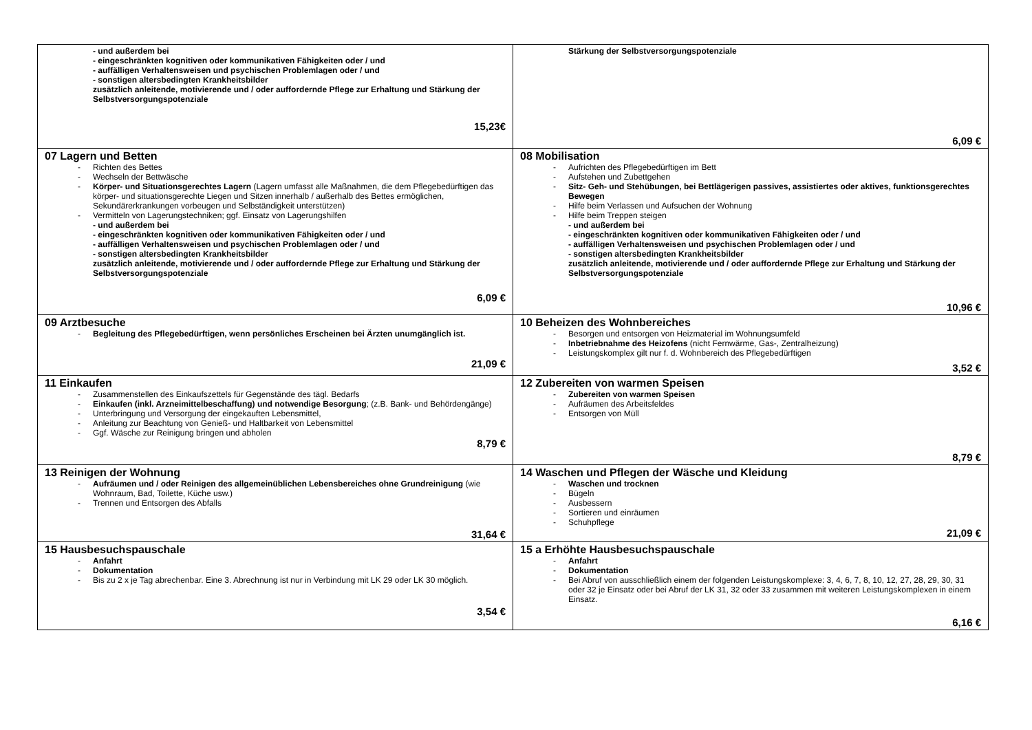| - und außerdem bei - eingeschränkten kognitiven oder kommunikativen Fähigkeiten oder / und - auffälligen Verhaltensweisen und psychischen Problemlagen oder / und - sonstigen altersbedingten Krankheitsbilder zusätzlich anleitende, motivierende und / oder auffordernde Pflege zur Erhaltung und Stärkung der Selbstversorgungspotenziale 15,23€ | Stärkung der Selbstversorgungspotenziale 6,09 € |
| 07 Lagern und Betten - Richten des Bettes - Wechseln der Bettwäsche - Körper- und Situationsgerechtes Lagern (Lagern umfasst alle Maßnahmen, die dem Pflegebedürftigen das körper- und situationsgerechte Liegen und Sitzen innerhalb / außerhalb des Bettes ermöglichen, Sekundärerkrankungen vorbeugen und Selbständigkeit unterstützen) - Vermitteln von Lagerungstechniken; ggf. Einsatz von Lagerungshilfen - und außerdem bei - eingeschränkten kognitiven oder kommunikativen Fähigkeiten oder / und - auffälligen Verhaltensweisen und psychischen Problemlagen oder / und - sonstigen altersbedingten Krankheitsbilder zusätzlich anleitende, motivierende und / oder auffordernde Pflege zur Erhaltung und Stärkung der Selbstversorgungspotenziale 6,09 € | 08 Mobilisation - Aufrichten des Pflegebedürftigen im Bett - Aufstehen und Zubettgehen - Sitz- Geh- und Stehübungen, bei Bettlägerigen passives, assistiertes oder aktives, funktionsgerechtes Bewegen - Hilfe beim Verlassen und Aufsuchen der Wohnung - Hilfe beim Treppen steigen - und außerdem bei - eingeschränkten kognitiven oder kommunikativen Fähigkeiten oder / und - auffälligen Verhaltensweisen und psychischen Problemlagen oder / und - sonstigen altersbedingten Krankheitsbilder zusätzlich anleitende, motivierende und / oder auffordernde Pflege zur Erhaltung und Stärkung der Selbstversorgungspotenziale 10,96 € |
| 09 Arztbesuche - Begleitung des Pflegebedürftigen, wenn persönliches Erscheinen bei Ärzten unumgänglich ist. 21,09 € | 10 Beheizen des Wohnbereiches - Besorgen und entsorgen von Heizmaterial im Wohnungsumfeld - Inbetriebnahme des Heizofens (nicht Fernwärme, Gas-, Zentralheizung) - Leistungskomplex gilt nur f. d. Wohnbereich des Pflegebedürftigen 3,52 € |
| 11 Einkaufen - Zusammenstellen des Einkaufszettels für Gegenstände des tägl. Bedarfs - Einkaufen (inkl. Arzneimittelbeschaffung) und notwendige Besorgung ; (z.B. Bank- und Behördengänge) - Unterbringung und Versorgung der eingekauften Lebensmittel, - Anleitung zur Beachtung von Genieß- und Haltbarkeit von Lebensmittel - Ggf. Wäsche zur Reinigung bringen und abholen 8,79 € | 12 Zubereiten von warmen Speisen - Zubereiten von warmen Speisen - Aufräumen des Arbeitsfeldes - Entsorgen von Müll 8,79 € |
| 13 Reinigen der Wohnung - Aufräumen und / oder Reinigen des allgemeinüblichen Lebensbereiches ohne Grundreinigung (wie Wohnraum, Bad, Toilette, Küche usw.) - Trennen und Entsorgen des Abfalls 31,64 € | 14 Waschen und Pflegen der Wäsche und Kleidung - Waschen und trocknen - Bügeln - Ausbessern - Sortieren und einräumen - Schuhpflege 21,09 € |
| 15 Hausbesuchspauschale - Anfahrt - Dokumentation - Bis zu 2 x je Tag abrechenbar. Eine 3. Abrechnung ist nur in Verbindung mit LK 29 oder LK 30 möglich. 3,54 € | 15 a Erhöhte Hausbesuchspauschale - Anfahrt - Dokumentation - Bei Abruf von ausschließlich einem der folgenden Leistungskomplexe: 3, 4, 6, 7, 8, 10, 12, 27, 28, 29, 30, 31 oder 32 je Einsatz oder bei Abruf der LK 31, 32 oder 33 zusammen mit weiteren Leistungskomplexen in einem Einsatz. 6,16 € |